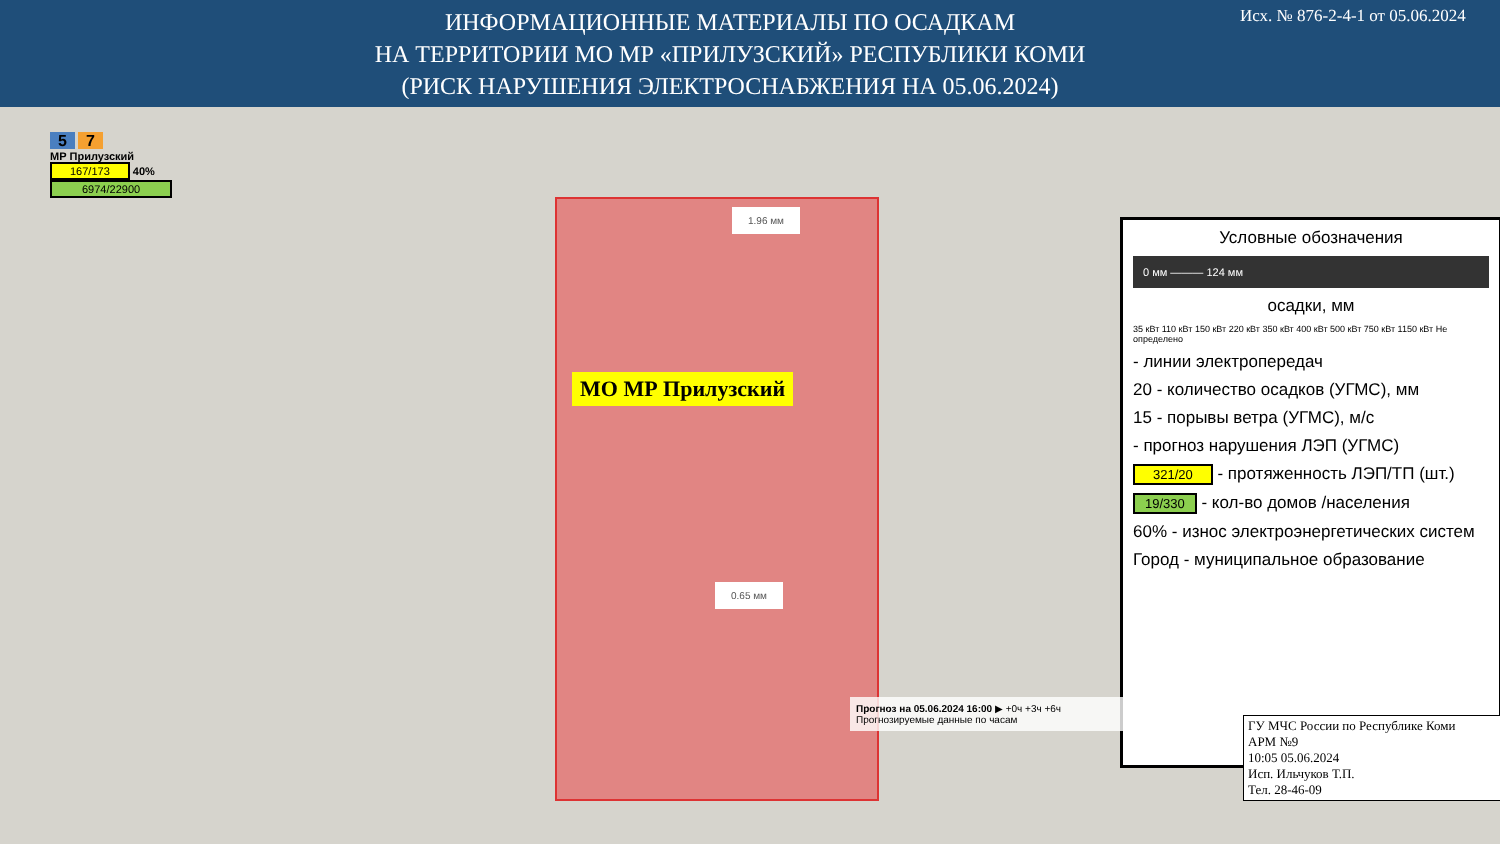ИНФОРМАЦИОННЫЕ МАТЕРИАЛЫ ПО ОСАДКАМ
НА ТЕРРИТОРИИ МО МР «ПРИЛУЗСКИЙ» РЕСПУБЛИКИ КОМИ
(РИСК НАРУШЕНИЯ ЭЛЕКТРОСНАБЖЕНИЯ НА 05.06.2024)
Исх. № 876-2-4-1 от 05.06.2024
5 7
МР Прилузский
167/173 40%
6974/22900
МО МР Прилузский
1.96 мм
0.65 мм
Условные обозначения
0 мм ——— 124 мм
осадки, мм
35 кВт 110 кВт 150 кВт 220 кВт 350 кВт 400 кВт 500 кВт 750 кВт 1150 кВт Не определено
- линии электропередач
20 - количество осадков (УГМС), мм
15 - порывы ветра (УГМС), м/с
- прогноз нарушения ЛЭП (УГМС)
321/20 - протяженность ЛЭП/ТП (шт.)
19/330 - кол-во домов /населения
60% - износ электроэнергетических систем
Город - муниципальное образование
Прогноз на 05.06.2024 16:00 ▶ +0ч +3ч +6ч
Прогнозируемые данные по часам
ГУ МЧС России по Республике Коми
АРМ №9
10:05 05.06.2024
Исп. Ильчуков Т.П.
Тел. 28-46-09